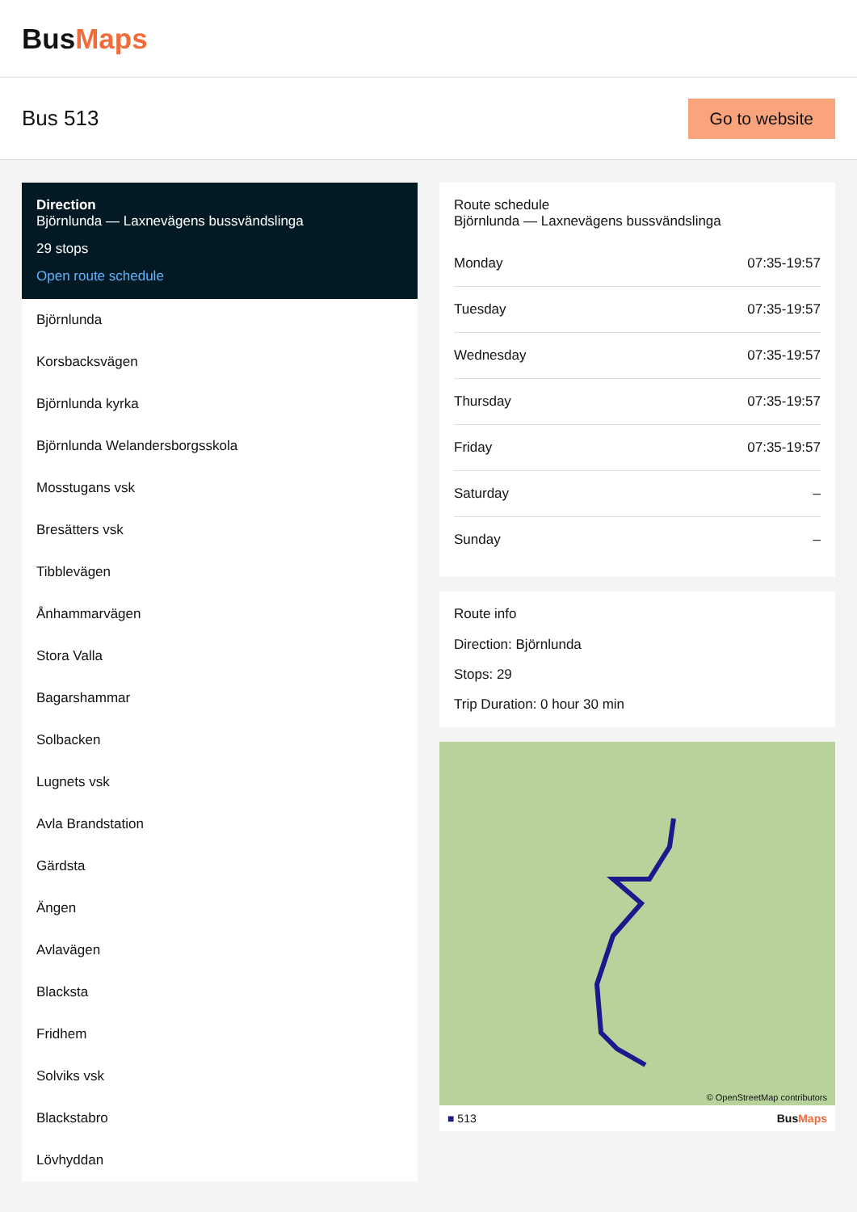BusMaps
Bus 513
Go to website
Direction
Björnlunda — Laxnevägens bussvändslinga
29 stops
Open route schedule
Björnlunda
Korsbacksvägen
Björnlunda kyrka
Björnlunda Welandersborgsskola
Mosstugans vsk
Bresätters vsk
Tibblevägen
Ånhammarvägen
Stora Valla
Bagarshammar
Solbacken
Lugnets vsk
Avla Brandstation
Gärdsta
Ängen
Avlavägen
Blacksta
Fridhem
Solviks vsk
Blackstabro
Lövhyddan
Route schedule
Björnlunda — Laxnevägens bussvändslinga
| Monday | 07:35-19:57 |
| Tuesday | 07:35-19:57 |
| Wednesday | 07:35-19:57 |
| Thursday | 07:35-19:57 |
| Friday | 07:35-19:57 |
| Saturday | – |
| Sunday | – |
Route info
Direction: Björnlunda
Stops: 29
Trip Duration: 0 hour 30 min
© OpenStreetMap contributors
■ 513 BusMaps